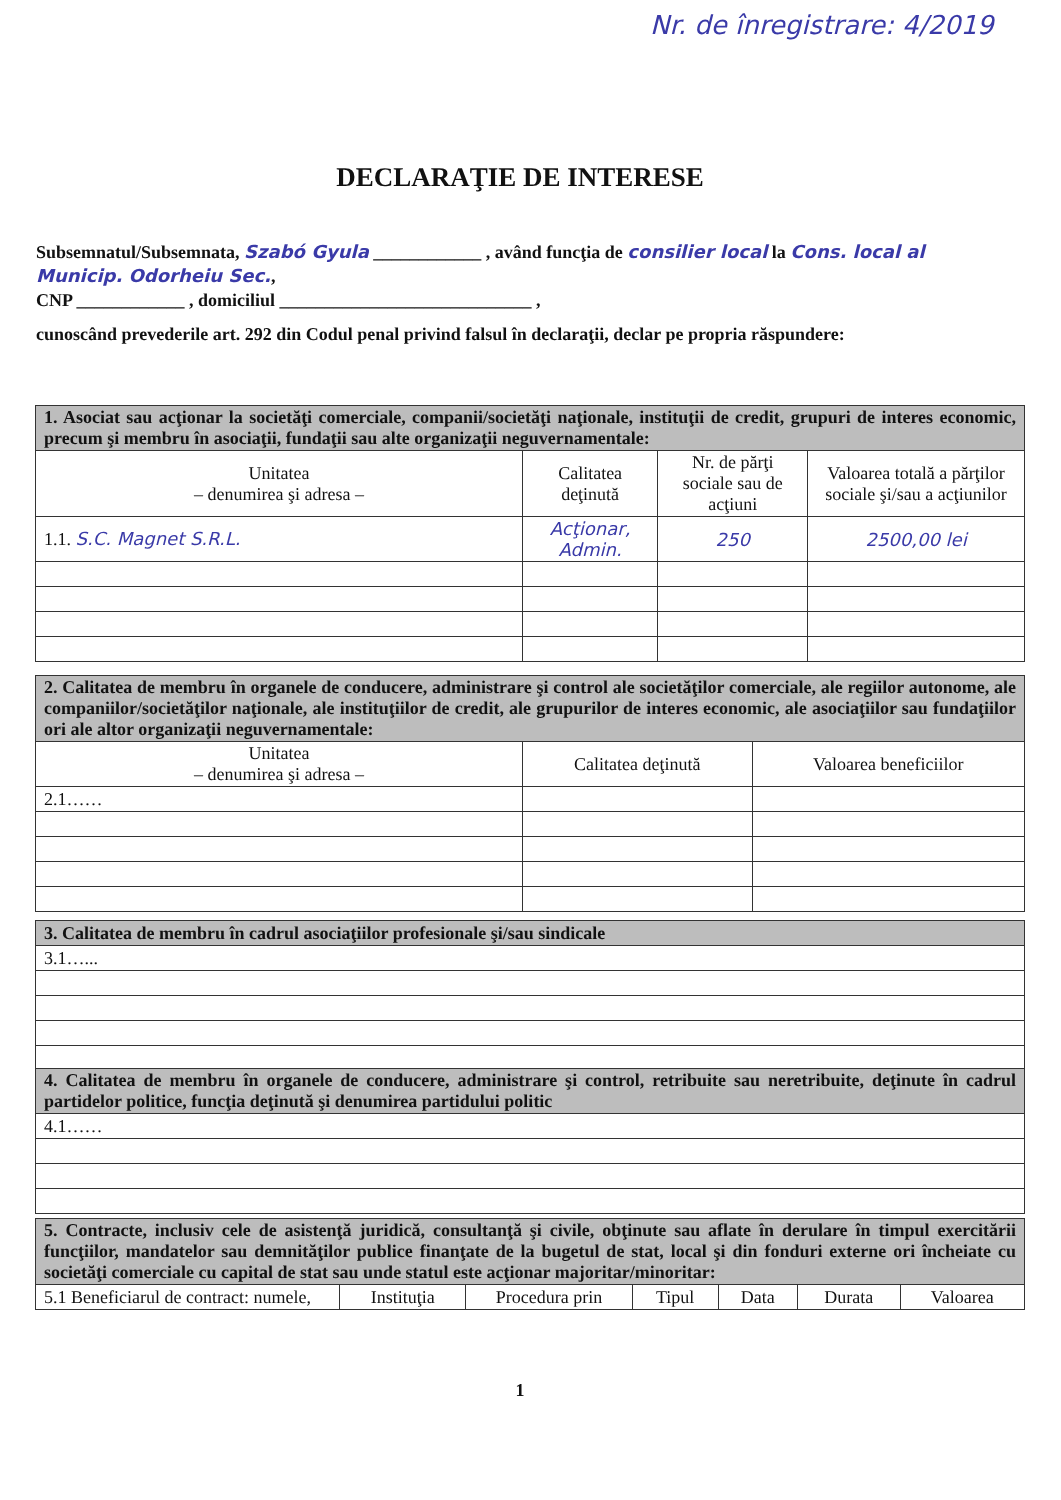Nr. de înregistrare: 4/2019
DECLARAŢIE DE INTERESE
Subsemnatul/Subsemnata, Szabó Gyula ____________ , având funcţia de consilier local la Cons. local al Municip. Odorheiu Sec.,
CNP ____________ , domiciliul ____________________________ ,
cunoscând prevederile art. 292 din Codul penal privind falsul în declaraţii, declar pe propria răspundere:
| 1. Asociat sau acţionar la societăţi comerciale, companii/societăţi naţionale, instituţii de credit, grupuri de interes economic, precum şi membru în asociaţii, fundaţii sau alte organizaţii neguvernamentale: | | | |
| Unitatea – denumirea şi adresa – | Calitatea deţinută | Nr. de părţi sociale sau de acţiuni | Valoarea totală a părţilor sociale şi/sau a acţiunilor |
| 1.1. S.C. Magnet S.R.L. | Acţionar, Admin. | 250 | 2500,00 lei |
| 2. Calitatea de membru în organele de conducere, administrare şi control ale societăţilor comerciale, ale regiilor autonome, ale companiilor/societăţilor naţionale, ale instituţiilor de credit, ale grupurilor de interes economic, ale asociaţiilor sau fundaţiilor ori ale altor organizaţii neguvernamentale: | | |
| Unitatea – denumirea şi adresa – | Calitatea deţinută | Valoarea beneficiilor |
| 2.1…… | | |
| 3. Calitatea de membru în cadrul asociaţiilor profesionale şi/sau sindicale |
| 3.1…... |
| 4. Calitatea de membru în organele de conducere, administrare şi control, retribuite sau neretribuite, deţinute în cadrul partidelor politice, funcţia deţinută şi denumirea partidului politic |
| 4.1…… |
| 5. Contracte, inclusiv cele de asistenţă juridică, consultanţă şi civile, obţinute sau aflate în derulare în timpul exercitării funcţiilor, mandatelor sau demnităţilor publice finanţate de la bugetul de stat, local şi din fonduri externe ori încheiate cu societăţi comerciale cu capital de stat sau unde statul este acţionar majoritar/minoritar: | | | | | | |
| 5.1 Beneficiarul de contract: numele, | Instituţia | Procedura prin | Tipul | Data | Durata | Valoarea |
1